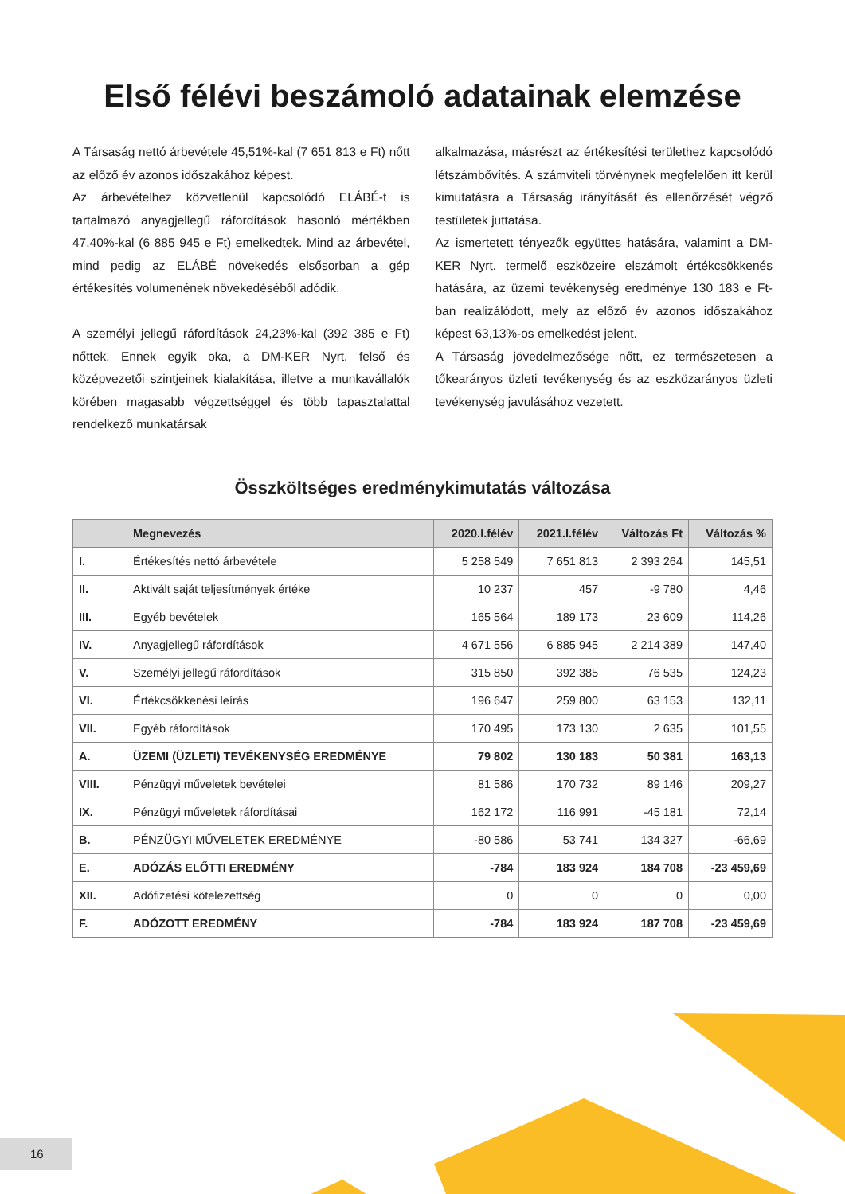Első félévi beszámoló adatainak elemzése
A Társaság nettó árbevétele 45,51%-kal (7 651 813 e Ft) nőtt az előző év azonos időszakához képest.
Az árbevételhez közvetlenül kapcsolódó ELÁBÉ-t is tartalmazó anyagjellegű ráfordítások hasonló mértékben 47,40%-kal (6 885 945 e Ft) emelkedtek. Mind az árbevétel, mind pedig az ELÁBÉ növekedés elsősorban a gép értékesítés volumenének növekedéséből adódik.
A személyi jellegű ráfordítások 24,23%-kal (392 385 e Ft) nőttek. Ennek egyik oka, a DM-KER Nyrt. felső és középvezetői szintjeinek kialakítása, illetve a munkavállalók körében magasabb végzettséggel és több tapasztalattal rendelkező munkatársak
alkalmazása, másrészt az értékesítési területhez kapcsolódó létszámbővítés. A számviteli törvénynek megfelelően itt kerül kimutatásra a Társaság irányítását és ellenőrzését végző testületek juttatása.
Az ismertetett tényezők együttes hatására, valamint a DM-KER Nyrt. termelő eszközeire elszámolt értékcsökkenés hatására, az üzemi tevékenység eredménye 130 183 e Ft-ban realizálódott, mely az előző év azonos időszakához képest 63,13%-os emelkedést jelent.
A Társaság jövedelmezősége nőtt, ez természetesen a tőkearányos üzleti tevékenység és az eszközarányos üzleti tevékenység javulásához vezetett.
Összköltséges eredménykimutatás változása
| | Megnevezés | 2020.I.félév | 2021.I.félév | Változás Ft | Változás % |
| --- | --- | --- | --- | --- | --- |
| I. | Értékesítés nettó árbevétele | 5 258 549 | 7 651 813 | 2 393 264 | 145,51 |
| II. | Aktivált saját teljesítmények értéke | 10 237 | 457 | -9 780 | 4,46 |
| III. | Egyéb bevételek | 165 564 | 189 173 | 23 609 | 114,26 |
| IV. | Anyagjellegű ráfordítások | 4 671 556 | 6 885 945 | 2 214 389 | 147,40 |
| V. | Személyi jellegű ráfordítások | 315 850 | 392 385 | 76 535 | 124,23 |
| VI. | Értékcsökkenési leírás | 196 647 | 259 800 | 63 153 | 132,11 |
| VII. | Egyéb ráfordítások | 170 495 | 173 130 | 2 635 | 101,55 |
| A. | ÜZEMI (ÜZLETI) TEVÉKENYSÉG EREDMÉNYE | 79 802 | 130 183 | 50 381 | 163,13 |
| VIII. | Pénzügyi műveletek bevételei | 81 586 | 170 732 | 89 146 | 209,27 |
| IX. | Pénzügyi műveletek ráfordításai | 162 172 | 116 991 | -45 181 | 72,14 |
| B. | PÉNZÜGYI MŰVELETEK EREDMÉNYE | -80 586 | 53 741 | 134 327 | -66,69 |
| E. | ADÓZÁS ELŐTTI EREDMÉNY | -784 | 183 924 | 184 708 | -23 459,69 |
| XII. | Adófizetési kötelezettség | 0 | 0 | 0 | 0,00 |
| F. | ADÓZOTT EREDMÉNY | -784 | 183 924 | 187 708 | -23 459,69 |
16